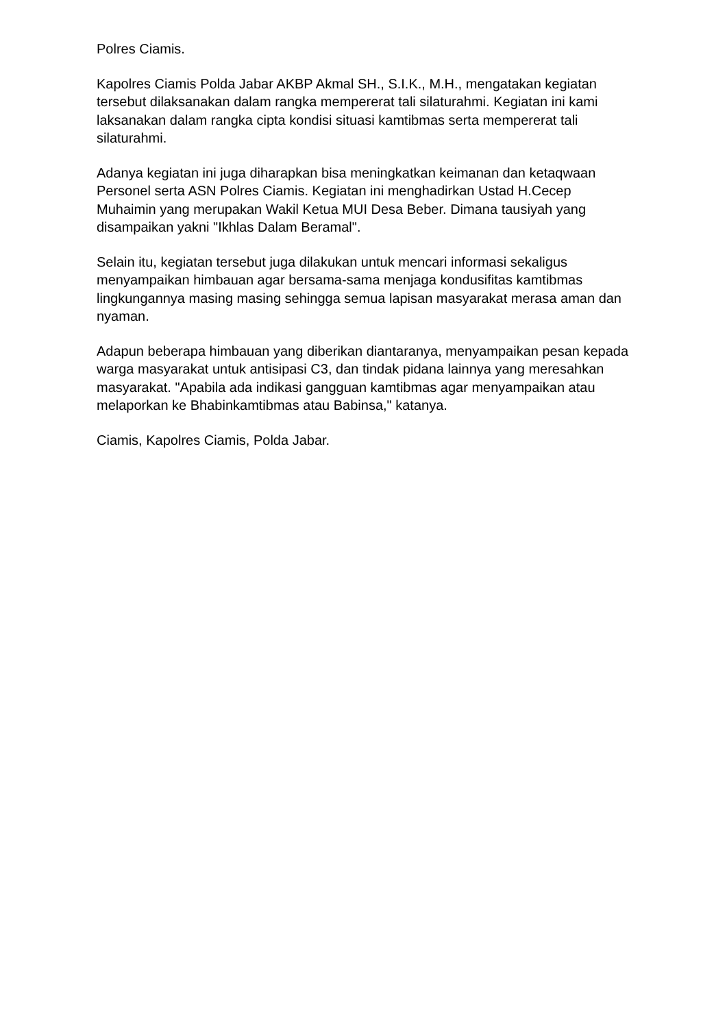Polres Ciamis.
Kapolres Ciamis Polda Jabar AKBP Akmal SH., S.I.K., M.H., mengatakan kegiatan tersebut dilaksanakan dalam rangka mempererat tali silaturahmi. Kegiatan ini kami laksanakan dalam rangka cipta kondisi situasi kamtibmas serta mempererat tali silaturahmi.
Adanya kegiatan ini juga diharapkan bisa meningkatkan keimanan dan ketaqwaan Personel serta ASN Polres Ciamis. Kegiatan ini menghadirkan Ustad H.Cecep Muhaimin yang merupakan Wakil Ketua MUI Desa Beber. Dimana tausiyah yang disampaikan yakni "Ikhlas Dalam Beramal".
Selain itu, kegiatan tersebut juga dilakukan untuk mencari informasi sekaligus menyampaikan himbauan agar bersama-sama menjaga kondusifitas kamtibmas lingkungannya masing masing sehingga semua lapisan masyarakat merasa aman dan nyaman.
Adapun beberapa himbauan yang diberikan diantaranya, menyampaikan pesan kepada warga masyarakat untuk antisipasi C3, dan tindak pidana lainnya yang meresahkan masyarakat. "Apabila ada indikasi gangguan kamtibmas agar menyampaikan atau melaporkan ke Bhabinkamtibmas atau Babinsa," katanya.
Ciamis, Kapolres Ciamis, Polda Jabar.